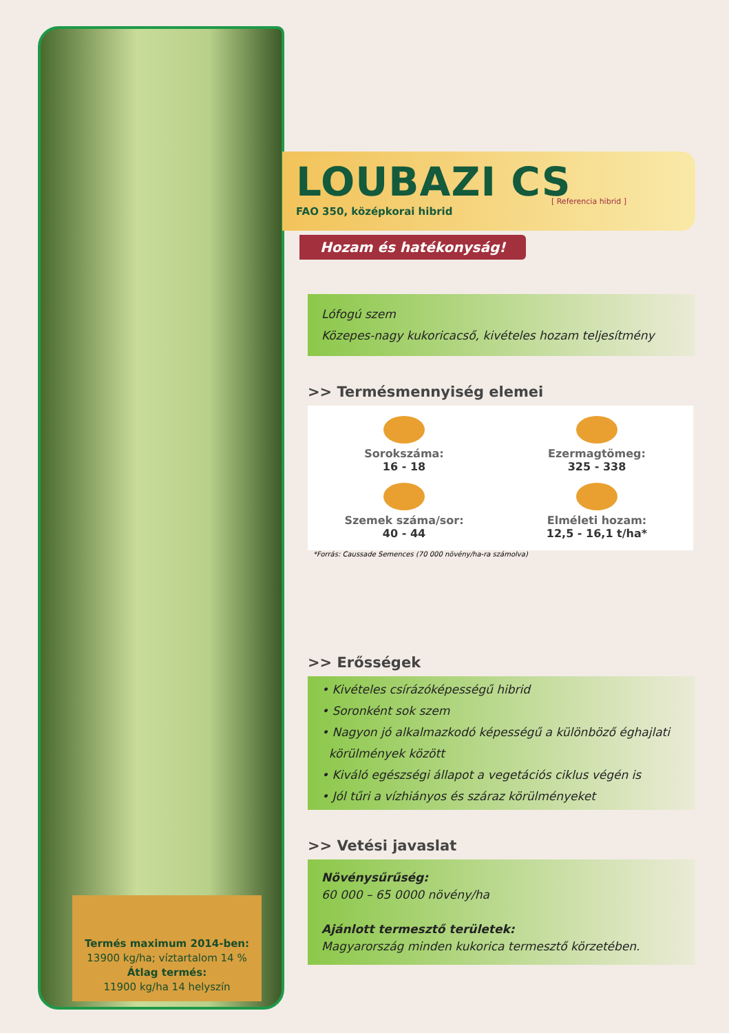Termés maximum 2014-ben:
13900 kg/ha; víztartalom 14 %
Átlag termés:
11900 kg/ha 14 helyszín
LOUBAZI CS
FAO 350, középkorai hibrid
[ Referencia hibrid ]
Hozam és hatékonyság!
Lófogú szem
Közepes-nagy kukoricacső, kivételes hozam teljesítmény
>> Termésmennyiség elemei
Sorokszáma:
16 - 18
Ezermagtömeg:
325 - 338
Szemek száma/sor:
40 - 44
Elméleti hozam:
12,5 - 16,1 t/ha*
*Forrás: Caussade Semences (70 000 növény/ha-ra számolva)
>> Erősségek
• Kivételes csírázóképességű hibrid
• Soronként sok szem
• Nagyon jó alkalmazkodó képességű a különböző éghajlati
körülmények között
• Kiváló egészségi állapot a vegetációs ciklus végén is
• Jól tűri a vízhiányos és száraz körülményeket
>> Vetési javaslat
Növénysűrűség:
60 000 – 65 0000 növény/ha
Ajánlott termesztő területek:
Magyarország minden kukorica termesztő körzetében.